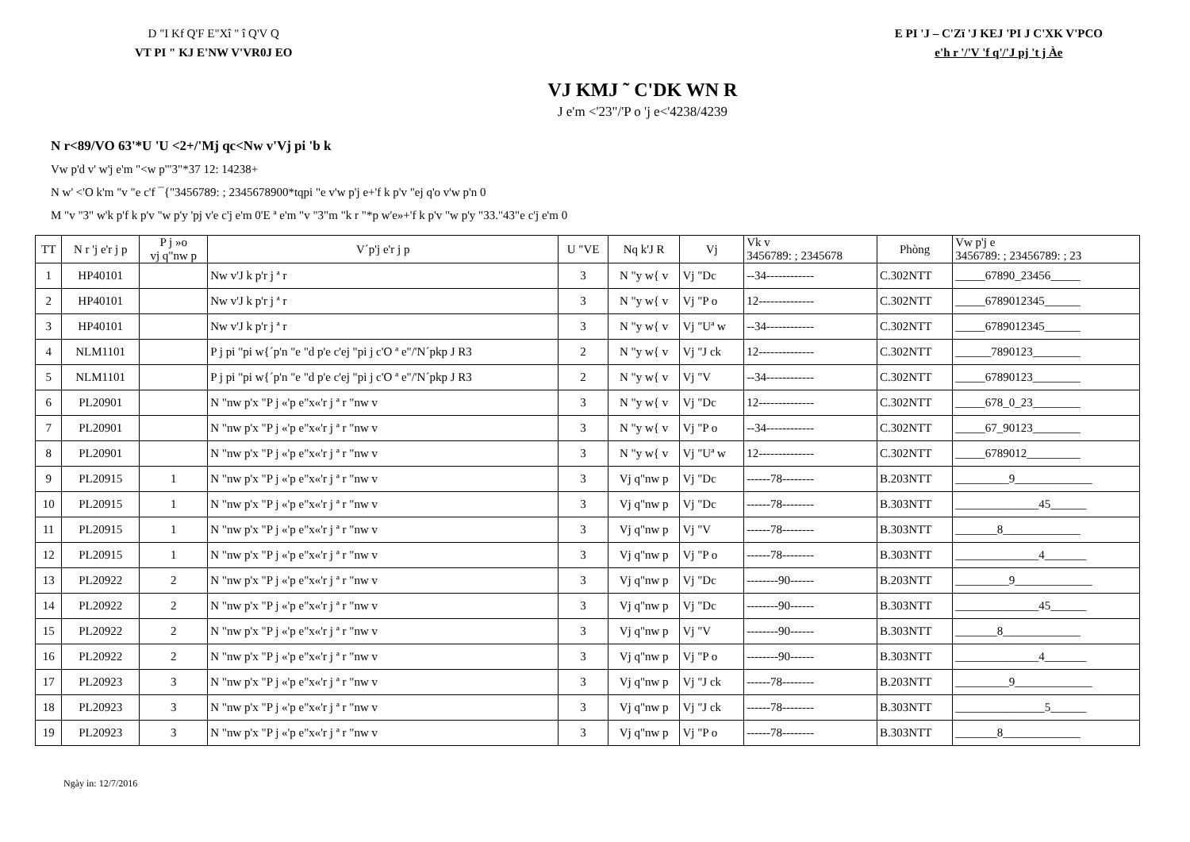D "I Kf Q'F E"Xî " î Q'V Q
VT PI " KJ E'NW V'VR0J EO
E PI 'J – C'Zï 'J KEJ 'PI J C'XK V'PCO
e'h r '/'V 'f q'/'J pj 't j Àe
VJ KMJ ˜ C'DK WN R
J e'm <'23"/'P o 'j e<'4238/4239
N r<89/VO 63'*U 'U <2+/'Mj qc<Nw v'Vj pi 'b k
Vw p'd v' w'j e'm "<w p'"3"*37 12: 14238+
N w' <'O k'm "v "e c'f ¯{"3456789: ; 2345678900*tqpi "e v'w p'j e+'f k p'v "ej q'o v'w p'n 0
M "v "3" w'k p'f k p'v "w p'y 'pj v'e c'j e'm 0'E ª e'm "v "3"m "k r "*p w'e»+'f k p'v "w p'y "33."43"e c'j e'm 0
| TT | N r 'j e'r j p | P j »o vj q"nw p | V´p'j e'r j p | U "VE | Nq k'J R | Vj | Vk v 3456789: ; 2345678 | Phòng | Vw p'j e 3456789: ; 23456789: ; 23 |
| --- | --- | --- | --- | --- | --- | --- | --- | --- | --- |
| 1 | HP40101 | | Nw v'J k p'r j ª r | 3 | N "y w{ v | Vj "Dc | --34------------ | C.302NTT | _____67890_23456_____ |
| 2 | HP40101 | | Nw v'J k p'r j ª r | 3 | N "y w{ v | Vj "P o | 12-------------- | C.302NTT | _____6789012345______ |
| 3 | HP40101 | | Nw v'J k p'r j ª r | 3 | N "y w{ v | Vj "Uª w | --34------------ | C.302NTT | _____6789012345______ |
| 4 | NLM1101 | | P j pi "pi w{´p'n "e "d p'e c'ej "pi j c'O ª e"/'N´pkp J R3 | 2 | N "y w{ v | Vj "J ck | 12-------------- | C.302NTT | ______7890123________ |
| 5 | NLM1101 | | P j pi "pi w{´p'n "e "d p'e c'ej "pi j c'O ª e"/'N´pkp J R3 | 2 | N "y w{ v | Vj "V | --34------------ | C.302NTT | _____67890123________ |
| 6 | PL20901 | | N "nw p'x "P j «'p e"x«'r j ª r "nw v | 3 | N "y w{ v | Vj "Dc | 12-------------- | C.302NTT | _____678_0_23________ |
| 7 | PL20901 | | N "nw p'x "P j «'p e"x«'r j ª r "nw v | 3 | N "y w{ v | Vj "P o | --34------------ | C.302NTT | _____67_90123________ |
| 8 | PL20901 | | N "nw p'x "P j «'p e"x«'r j ª r "nw v | 3 | N "y w{ v | Vj "Uª w | 12-------------- | C.302NTT | _____6789012_________ |
| 9 | PL20915 | 1 | N "nw p'x "P j «'p e"x«'r j ª r "nw v | 3 | Vj q"nw p | Vj "Dc | ------78-------- | B.203NTT | _________9_____________ |
| 10 | PL20915 | 1 | N "nw p'x "P j «'p e"x«'r j ª r "nw v | 3 | Vj q"nw p | Vj "Dc | ------78-------- | B.303NTT | ______________45______ |
| 11 | PL20915 | 1 | N "nw p'x "P j «'p e"x«'r j ª r "nw v | 3 | Vj q"nw p | Vj "V | ------78-------- | B.303NTT | _______8_____________ |
| 12 | PL20915 | 1 | N "nw p'x "P j «'p e"x«'r j ª r "nw v | 3 | Vj q"nw p | Vj "P o | ------78-------- | B.303NTT | ______________4_______ |
| 13 | PL20922 | 2 | N "nw p'x "P j «'p e"x«'r j ª r "nw v | 3 | Vj q"nw p | Vj "Dc | --------90------ | B.203NTT | _________9_____________ |
| 14 | PL20922 | 2 | N "nw p'x "P j «'p e"x«'r j ª r "nw v | 3 | Vj q"nw p | Vj "Dc | --------90------ | B.303NTT | ______________45______ |
| 15 | PL20922 | 2 | N "nw p'x "P j «'p e"x«'r j ª r "nw v | 3 | Vj q"nw p | Vj "V | --------90------ | B.303NTT | _______8_____________ |
| 16 | PL20922 | 2 | N "nw p'x "P j «'p e"x«'r j ª r "nw v | 3 | Vj q"nw p | Vj "P o | --------90------ | B.303NTT | ______________4_______ |
| 17 | PL20923 | 3 | N "nw p'x "P j «'p e"x«'r j ª r "nw v | 3 | Vj q"nw p | Vj "J ck | ------78-------- | B.203NTT | _________9_____________ |
| 18 | PL20923 | 3 | N "nw p'x "P j «'p e"x«'r j ª r "nw v | 3 | Vj q"nw p | Vj "J ck | ------78-------- | B.303NTT | _______________5______ |
| 19 | PL20923 | 3 | N "nw p'x "P j «'p e"x«'r j ª r "nw v | 3 | Vj q"nw p | Vj "P o | ------78-------- | B.303NTT | _______8_____________ |
Ngày in: 12/7/2016